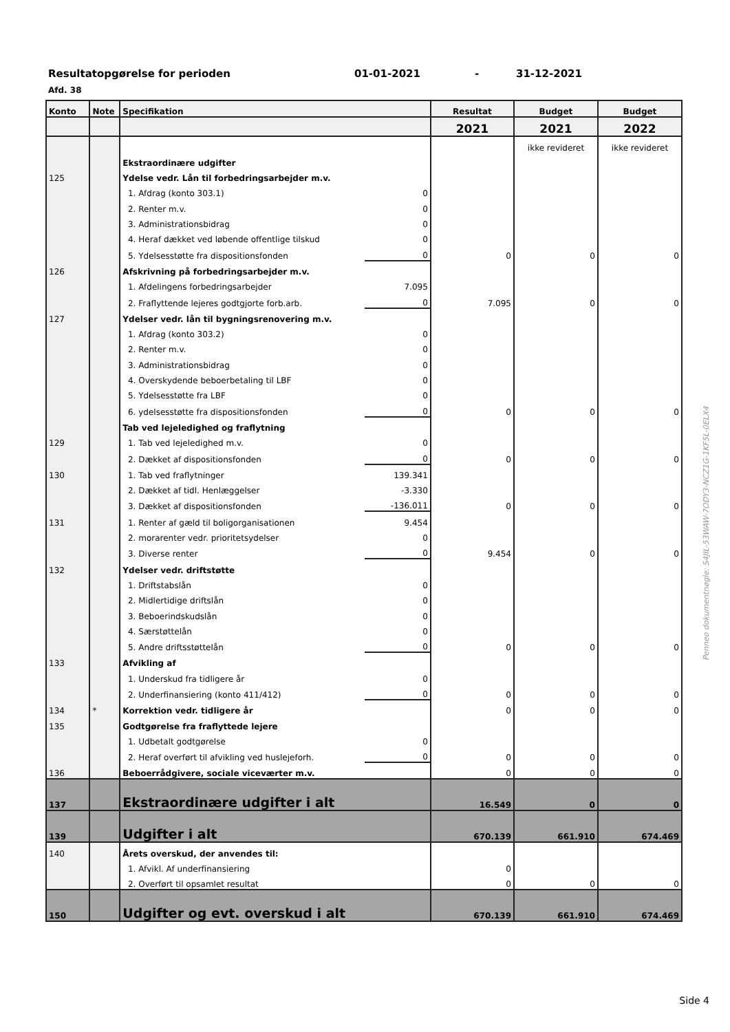Resultatopgørelse for perioden 01-01-2021 - 31-12-2021
Afd. 38
| Konto | Note | Specifikation | | Resultat | Budget | Budget |
| --- | --- | --- | --- | --- | --- | --- |
| | | | | 2021 | 2021 | 2022 |
| | | | | | ikke revideret | ikke revideret |
| | | Ekstraordinære udgifter | | | | |
| 125 | | Ydelse vedr. Lån til forbedringsarbejder m.v. | | | | |
| | | 1. Afdrag (konto 303.1) | 0 | | | |
| | | 2. Renter m.v. | 0 | | | |
| | | 3. Administrationsbidrag | 0 | | | |
| | | 4. Heraf dækket ved løbende offentlige tilskud | 0 | | | |
| | | 5. Ydelsesstøtte fra dispositionsfonden | 0 | 0 | 0 | 0 |
| 126 | | Afskrivning på forbedringsarbejder m.v. | | | | |
| | | 1. Afdelingens forbedringsarbejder | 7.095 | | | |
| | | 2. Fraflyttende lejeres godtgjorte forb.arb. | 0 | 7.095 | 0 | 0 |
| 127 | | Ydelser vedr. lån til bygningsrenovering m.v. | | | | |
| | | 1. Afdrag (konto 303.2) | 0 | | | |
| | | 2. Renter m.v. | 0 | | | |
| | | 3. Administrationsbidrag | 0 | | | |
| | | 4. Overskydende beboerbetaling til LBF | 0 | | | |
| | | 5. Ydelsesstøtte fra LBF | 0 | | | |
| | | 6. ydelsesstøtte fra dispositionsfonden | 0 | 0 | 0 | 0 |
| | | Tab ved lejeledighed og fraflytning | | | | |
| 129 | | 1. Tab ved lejeledighed m.v. | 0 | | | |
| | | 2. Dækket af dispositionsfonden | 0 | 0 | 0 | 0 |
| 130 | | 1. Tab ved fraflytninger | 139.341 | | | |
| | | 2. Dækket af tidl. Henlæggelser | -3.330 | | | |
| | | 3. Dækket af dispositionsfonden | -136.011 | 0 | 0 | 0 |
| 131 | | 1. Renter af gæld til boligorganisationen | 9.454 | | | |
| | | 2. morarenter vedr. prioritetsydelser | 0 | | | |
| | | 3. Diverse renter | 0 | 9.454 | 0 | 0 |
| 132 | | Ydelser vedr. driftstøtte | | | | |
| | | 1. Driftstabslån | 0 | | | |
| | | 2. Midlertidige driftslån | 0 | | | |
| | | 3. Beboerindskudslån | 0 | | | |
| | | 4. Særstøttelån | 0 | | | |
| | | 5. Andre driftsstøttelån | 0 | 0 | 0 | 0 |
| 133 | | Afvikling af | | | | |
| | | 1. Underskud fra tidligere år | 0 | | | |
| | | 2. Underfinansiering (konto 411/412) | 0 | 0 | 0 | 0 |
| 134 | * | Korrektion vedr. tidligere år | | 0 | 0 | 0 |
| 135 | | Godtgørelse fra fraflyttede lejere | | | | |
| | | 1. Udbetalt godtgørelse | 0 | | | |
| | | 2. Heraf overført til afvikling ved huslejeforh. | 0 | 0 | 0 | 0 |
| 136 | | Beboerrådgivere, sociale viceværter m.v. | | 0 | 0 | 0 |
| 137 | | Ekstraordinære udgifter i alt | | 16.549 | 0 | 0 |
| 139 | | Udgifter i alt | | 670.139 | 661.910 | 674.469 |
| 140 | | Årets overskud, der anvendes til: | | | | |
| | | 1. Afvikl. Af underfinansiering | | 0 | | |
| | | 2. Overført til opsamlet resultat | | 0 | 0 | 0 |
| 150 | | Udgifter og evt. overskud i alt | | 670.139 | 661.910 | 674.469 |
Penneo dokumentnøgle: S4JIL-53WAW-7ODY3-NCZ1G-1KF5L-0ELX4
Side 4